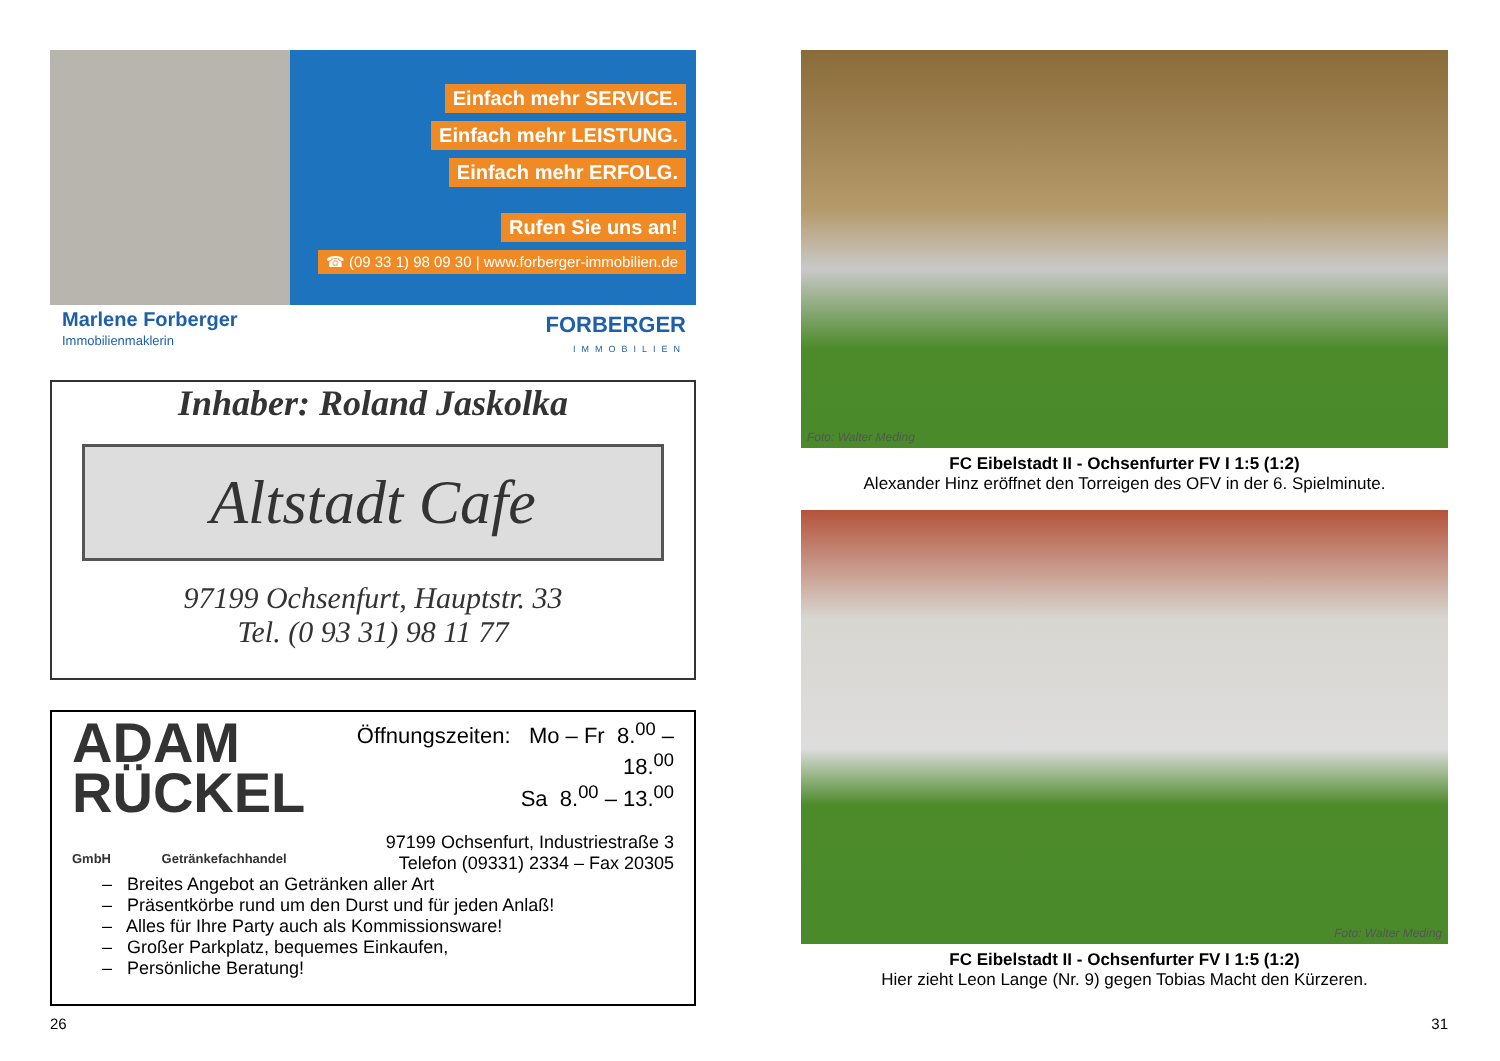Einfach mehr SERVICE.
Einfach mehr LEISTUNG.
Einfach mehr ERFOLG.
Rufen Sie uns an!
☎ (09 33 1) 98 09 30 | www.forberger-immobilien.de
Marlene Forberger
Immobilienmaklerin
FORBERGER
IMMOBILIEN
Inhaber: Roland Jaskolka
Altstadt Cafe
97199 Ochsenfurt, Hauptstr. 33
Tel. (0 93 31) 98 11 77
ADAM
RÜCKEL
GmbH Getränkefachhandel
Öffnungszeiten: Mo – Fr 8.<sup>00</sup> – 18.<sup>00</sup>
Sa 8.<sup>00</sup> – 13.<sup>00</sup>
97199 Ochsenfurt, Industriestraße 3
Telefon (09331) 2334 – Fax 20305
– Breites Angebot an Getränken aller Art
– Präsentkörbe rund um den Durst und für jeden Anlaß!
– Alles für Ihre Party auch als Kommissionsware!
– Großer Parkplatz, bequemes Einkaufen,
– Persönliche Beratung!
Foto: Walter Meding
FC Eibelstadt II - Ochsenfurter FV I 1:5 (1:2)
Alexander Hinz eröffnet den Torreigen des OFV in der 6. Spielminute.
Foto: Walter Meding
FC Eibelstadt II - Ochsenfurter FV I 1:5 (1:2)
Hier zieht Leon Lange (Nr. 9) gegen Tobias Macht den Kürzeren.
26 31